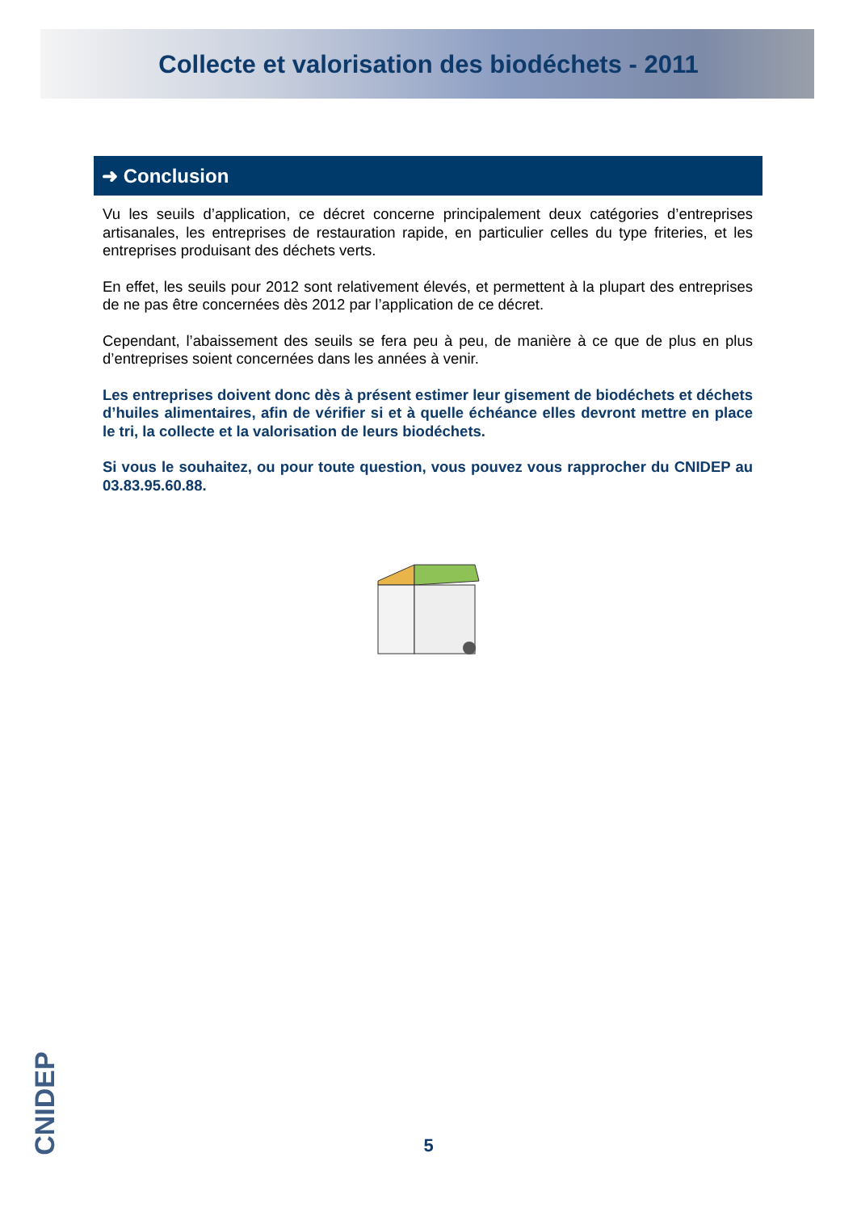Collecte et valorisation des biodéchets - 2011
➜ Conclusion
Vu les seuils d’application, ce décret concerne principalement deux catégories d’entreprises artisanales, les entreprises de restauration rapide, en particulier celles du type friteries, et les entreprises produisant des déchets verts.
En effet, les seuils pour 2012 sont relativement élevés, et permettent à la plupart des entreprises de ne pas être concernées dès 2012 par l’application de ce décret.
Cependant, l’abaissement des seuils se fera peu à peu, de manière à ce que de plus en plus d’entreprises soient concernées dans les années à venir.
Les entreprises doivent donc dès à présent estimer leur gisement de biodéchets et déchets d’huiles alimentaires, afin de vérifier si et à quelle échéance elles devront mettre en place le tri, la collecte et la valorisation de leurs biodéchets.
Si vous le souhaitez, ou pour toute question, vous pouvez vous rapprocher du CNIDEP au 03.83.95.60.88.
CNIDEP
5